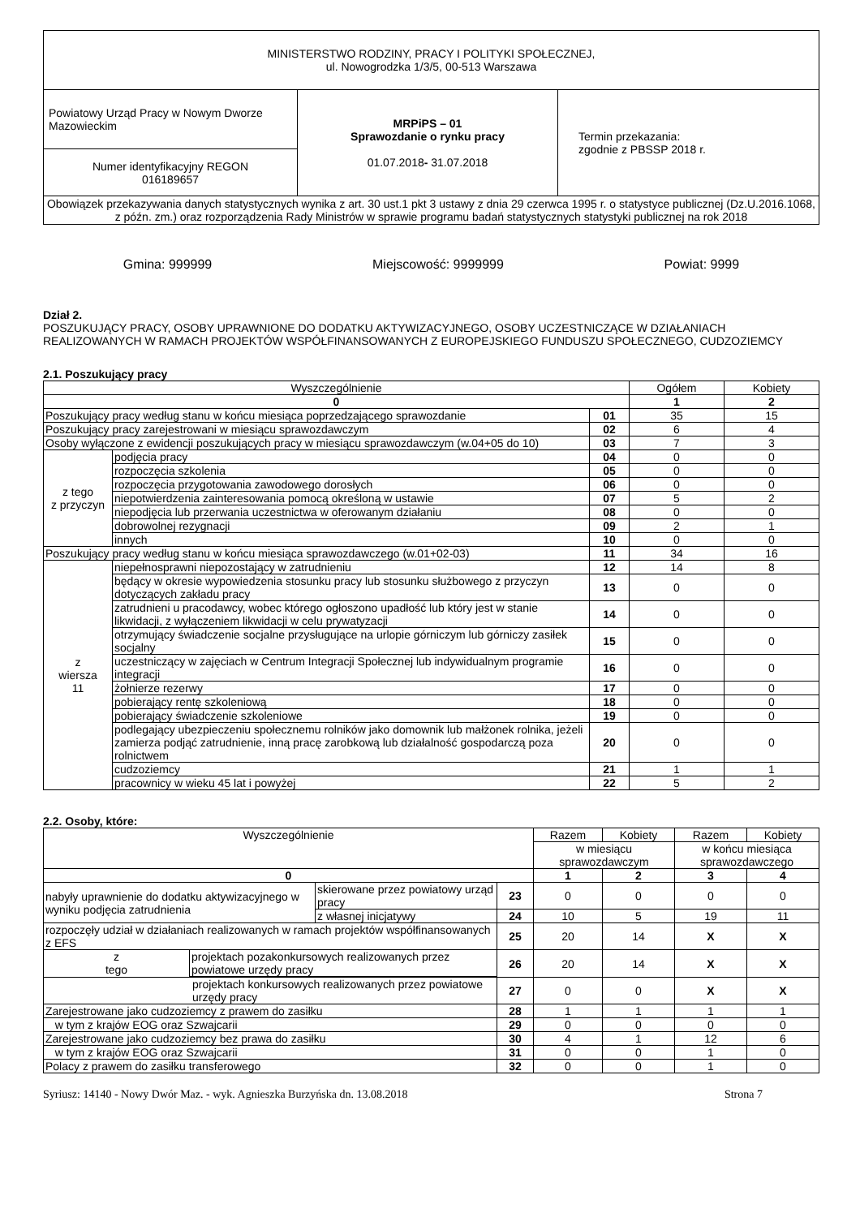| MINISTERSTWO RODZINY, PRACY I POLITYKI SPOŁECZNEJ, ul. Nowogrodzka 1/3/5, 00-513 Warszawa | | |
| Powiatowy Urząd Pracy w Nowym Dworze Mazowieckim | MRPiPS – 01 Sprawozdanie o rynku pracy 01.07.2018 - 31.07.2018 | Termin przekazania: zgodnie z PBSSP 2018 r. |
| Numer identyfikacyjny REGON 016189657 | | |
| Obowiązek przekazywania danych statystycznych wynika z art. 30 ust.1 pkt 3 ustawy z dnia 29 czerwca 1995 r. o statystyce publicznej (Dz.U.2016.1068, z późn. zm.) oraz rozporządzenia Rady Ministrów w sprawie programu badań statystycznych statystyki publicznej na rok 2018 | | |
Gmina: 999999 Miejscowość: 9999999 Powiat: 9999
Dział 2.
POSZUKUJĄCY PRACY, OSOBY UPRAWNIONE DO DODATKU AKTYWIZACYJNEGO, OSOBY UCZESTNICZĄCE W DZIAŁANIACH REALIZOWANYCH W RAMACH PROJEKTÓW WSPÓŁFINANSOWANYCH Z EUROPEJSKIEGO FUNDUSZU SPOŁECZNEGO, CUDZOZIEMCY
2.1. Poszukujący pracy
| Wyszczególnienie | | | Ogółem | Kobiety |
| --- | --- | --- | --- | --- |
| 0 | | | 1 | 2 |
| Poszukujący pracy według stanu w końcu miesiąca poprzedzającego sprawozdanie | | 01 | 35 | 15 |
| Poszukujący pracy zarejestrowani w miesiącu sprawozdawczym | | 02 | 6 | 4 |
| Osoby wyłączone z ewidencji poszukujących pracy w miesiącu sprawozdawczym (w.04+05 do 10) | | 03 | 7 | 3 |
| z tego z przyczyn | podjęcia pracy | 04 | 0 | 0 |
| | rozpoczęcia szkolenia | 05 | 0 | 0 |
| | rozpoczęcia przygotowania zawodowego dorosłych | 06 | 0 | 0 |
| | niepotwierdzenia zainteresowania pomocą określoną w ustawie | 07 | 5 | 2 |
| | niepodjęcia lub przerwania uczestnictwa w oferowanym działaniu | 08 | 0 | 0 |
| | dobrowolnej rezygnacji | 09 | 2 | 1 |
| | innych | 10 | 0 | 0 |
| Poszukujący pracy według stanu w końcu miesiąca sprawozdawczego (w.01+02-03) | | 11 | 34 | 16 |
| z wiersza 11 | niepełnosprawni niepozostający w zatrudnieniu | 12 | 14 | 8 |
| | będący w okresie wypowiedzenia stosunku pracy lub stosunku służbowego z przyczyn dotyczących zakładu pracy | 13 | 0 | 0 |
| | zatrudnieni u pracodawcy, wobec którego ogłoszono upadłość lub który jest w stanie likwidacji, z wyłączeniem likwidacji w celu prywatyzacji | 14 | 0 | 0 |
| | otrzymujący świadczenie socjalne przysługujące na urlopie górniczym lub górniczy zasiłek socjalny | 15 | 0 | 0 |
| | uczestniczący w zajęciach w Centrum Integracji Społecznej lub indywidualnym programie integracji | 16 | 0 | 0 |
| | żołnierze rezerwy | 17 | 0 | 0 |
| | pobierający rentę szkoleniową | 18 | 0 | 0 |
| | pobierający świadczenie szkoleniowe | 19 | 0 | 0 |
| | podlegający ubezpieczeniu społecznemu rolników jako domownik lub małżonek rolnika, jeżeli zamierza podjąć zatrudnienie, inną pracę zarobkową lub działalność gospodarczą poza rolnictwem | 20 | 0 | 0 |
| | cudzoziemcy | 21 | 1 | 1 |
| | pracownicy w wieku 45 lat i powyżej | 22 | 5 | 2 |
2.2. Osoby, które:
| Wyszczególnienie | | | Razem | Kobiety | Razem | Kobiety |
| --- | --- | --- | --- | --- | --- | --- |
| | | | w miesiącu sprawozdawczym | | w końcu miesiąca sprawozdawczego | |
| 0 | | | 1 | 2 | 3 | 4 |
| nabyły uprawnienie do dodatku aktywizacyjnego w wyniku podjęcia zatrudnienia | skierowane przez powiatowy urząd pracy | 23 | 0 | 0 | 0 | 0 |
| | z własnej inicjatywy | 24 | 10 | 5 | 19 | 11 |
| rozpoczęły udział w działaniach realizowanych w ramach projektów współfinansowanych z EFS | | 25 | 20 | 14 | X | X |
| / z tego / projektach pozakonkursowych realizowanych przez powiatowe urzędy pracy / | | 26 | 20 | 14 | X | X |
| projektach konkursowych realizowanych przez powiatowe urzędy pracy | | 27 | 0 | 0 | X | X |
| Zarejestrowane jako cudzoziemcy z prawem do zasiłku | | 28 | 1 | 1 | 1 | 1 |
| w tym z krajów EOG oraz Szwajcarii | | 29 | 0 | 0 | 0 | 0 |
| Zarejestrowane jako cudzoziemcy bez prawa do zasiłku | | 30 | 4 | 1 | 12 | 6 |
| w tym z krajów EOG oraz Szwajcarii | | 31 | 0 | 0 | 1 | 0 |
| Polacy z prawem do zasiłku transferowego | | 32 | 0 | 0 | 1 | 0 |
Syriusz: 14140 - Nowy Dwór Maz. - wyk. Agnieszka Burzyńska dn. 13.08.2018 Strona 7